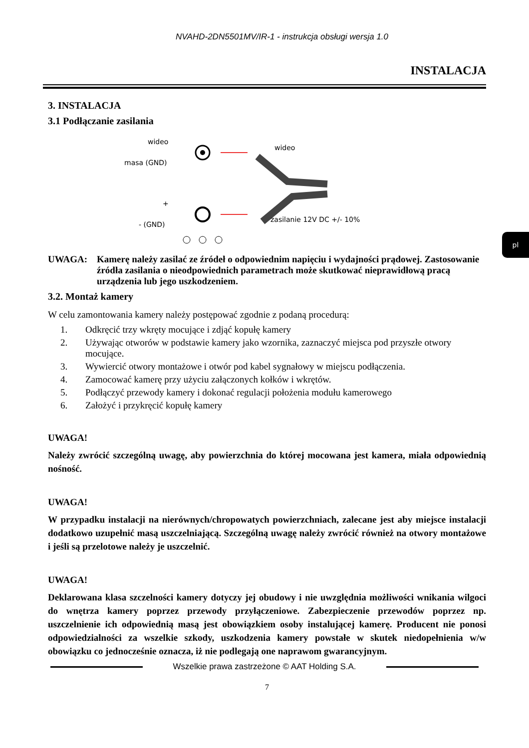NVAHD-2DN5501MV/IR-1 - instrukcja obsługi wersja 1.0
INSTALACJA
3. INSTALACJA
3.1 Podłączanie zasilania
wideo
masa (GND)
+
- (GND)
wideo
zasilanie 12V DC +/- 10%
UWAGA: Kamerę należy zasilać ze źródeł o odpowiednim napięciu i wydajności prądowej. Zastosowanie źródła zasilania o nieodpowiednich parametrach może skutkować nieprawidłową pracą urządzenia lub jego uszkodzeniem.
3.2. Montaż kamery
W celu zamontowania kamery należy postępować zgodnie z podaną procedurą:
1. Odkręcić trzy wkręty mocujące i zdjąć kopułę kamery
2. Używając otworów w podstawie kamery jako wzornika, zaznaczyć miejsca pod przyszłe otwory mocujące.
3. Wywiercić otwory montażowe i otwór pod kabel sygnałowy w miejscu podłączenia.
4. Zamocować kamerę przy użyciu załączonych kołków i wkrętów.
5. Podłączyć przewody kamery i dokonać regulacji położenia modułu kamerowego
6. Założyć i przykręcić kopułę kamery
UWAGA!
Należy zwrócić szczególną uwagę, aby powierzchnia do której mocowana jest kamera, miała odpowiednią nośność.
UWAGA!
W przypadku instalacji na nierównych/chropowatych powierzchniach, zalecane jest aby miejsce instalacji dodatkowo uzupełnić masą uszczelniającą. Szczególną uwagę należy zwrócić również na otwory montażowe i jeśli są przelotowe należy je uszczelnić.
UWAGA!
Deklarowana klasa szczelności kamery dotyczy jej obudowy i nie uwzględnia możliwości wnikania wilgoci do wnętrza kamery poprzez przewody przyłączeniowe. Zabezpieczenie przewodów poprzez np. uszczelnienie ich odpowiednią masą jest obowiązkiem osoby instalującej kamerę. Producent nie ponosi odpowiedzialności za wszelkie szkody, uszkodzenia kamery powstałe w skutek niedopełnienia w/w obowiązku co jednocześnie oznacza, iż nie podlegają one naprawom gwarancyjnym.
Wszelkie prawa zastrzeżone © AAT Holding S.A.
7
pl